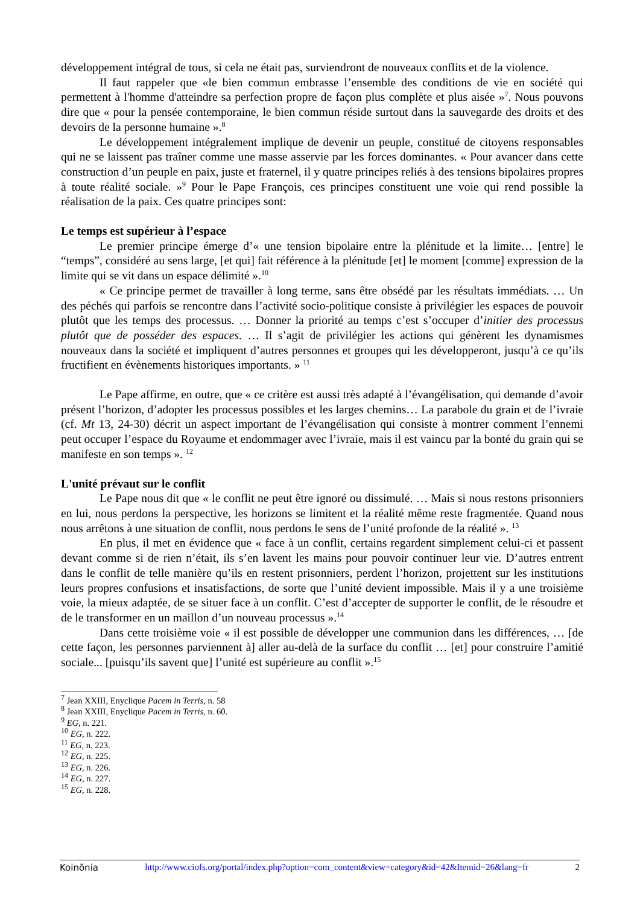développement intégral de tous, si cela ne était pas, surviendront de nouveaux conflits et de la violence.
Il faut rappeler que «le bien commun embrasse l’ensemble des conditions de vie en société qui permettent à l'homme d'atteindre sa perfection propre de façon plus complète et plus aisée »<sup>7</sup>. Nous pouvons dire que « pour la pensée contemporaine, le bien commun réside surtout dans la sauvegarde des droits et des devoirs de la personne humaine ».<sup>8</sup>
Le développement intégralement implique de devenir un peuple, constitué de citoyens responsables qui ne se laissent pas traîner comme une masse asservie par les forces dominantes. « Pour avancer dans cette construction d’un peuple en paix, juste et fraternel, il y quatre principes reliés à des tensions bipolaires propres à toute réalité sociale. »<sup>9</sup> Pour le Pape François, ces principes constituent une voie qui rend possible la réalisation de la paix. Ces quatre principes sont:
Le temps est supérieur à l’espace
Le premier principe émerge d’« une tension bipolaire entre la plénitude et la limite… [entre] le “temps”, considéré au sens large, [et qui] fait référence à la plénitude [et] le moment [comme] expression de la limite qui se vit dans un espace délimité ».<sup>10</sup>
« Ce principe permet de travailler à long terme, sans être obsédé par les résultats immédiats. … Un des péchés qui parfois se rencontre dans l’activité socio-politique consiste à privilégier les espaces de pouvoir plutôt que les temps des processus. … Donner la priorité au temps c’est s’occuper d’initier des processus plutôt que de posséder des espaces. … Il s’agit de privilégier les actions qui génèrent les dynamismes nouveaux dans la société et impliquent d’autres personnes et groupes qui les développeront, jusqu’à ce qu’ils fructifient en évènements historiques importants. » <sup>11</sup>
Le Pape affirme, en outre, que « ce critère est aussi très adapté à l’évangélisation, qui demande d’avoir présent l’horizon, d’adopter les processus possibles et les larges chemins… La parabole du grain et de l’ivraie (cf. Mt 13, 24-30) décrit un aspect important de l’évangélisation qui consiste à montrer comment l’ennemi peut occuper l’espace du Royaume et endommager avec l’ivraie, mais il est vaincu par la bonté du grain qui se manifeste en son temps ». <sup>12</sup>
L'unité prévaut sur le conflit
Le Pape nous dit que « le conflit ne peut être ignoré ou dissimulé. … Mais si nous restons prisonniers en lui, nous perdons la perspective, les horizons se limitent et la réalité même reste fragmentée. Quand nous nous arrêtons à une situation de conflit, nous perdons le sens de l’unité profonde de la réalité ». <sup>13</sup>
En plus, il met en évidence que « face à un conflit, certains regardent simplement celui-ci et passent devant comme si de rien n’était, ils s’en lavent les mains pour pouvoir continuer leur vie. D’autres entrent dans le conflit de telle manière qu’ils en restent prisonniers, perdent l’horizon, projettent sur les institutions leurs propres confusions et insatisfactions, de sorte que l’unité devient impossible. Mais il y a une troisième voie, la mieux adaptée, de se situer face à un conflit. C’est d’accepter de supporter le conflit, de le résoudre et de le transformer en un maillon d’un nouveau processus ».<sup>14</sup>
Dans cette troisième voie « il est possible de développer une communion dans les différences, … [de cette façon, les personnes parviennent à] aller au-delà de la surface du conflit … [et] pour construire l’amitié sociale... [puisqu’ils savent que] l’unité est supérieure au conflit ».<sup>15</sup>
<sup>7</sup> Jean XXIII, Enyclique Pacem in Terris, n. 58
<sup>8</sup> Jean XXIII, Enyclique Pacem in Terris, n. 60.
<sup>9</sup> EG, n. 221.
<sup>10</sup> EG, n. 222.
<sup>11</sup> EG, n. 223.
<sup>12</sup> EG, n. 225.
<sup>13</sup> EG, n. 226.
<sup>14</sup> EG, n. 227.
<sup>15</sup> EG, n. 228.
Koinōnia http://www.ciofs.org/portal/index.php?option=com_content&view=category&id=42&Itemid=26&lang=fr 2